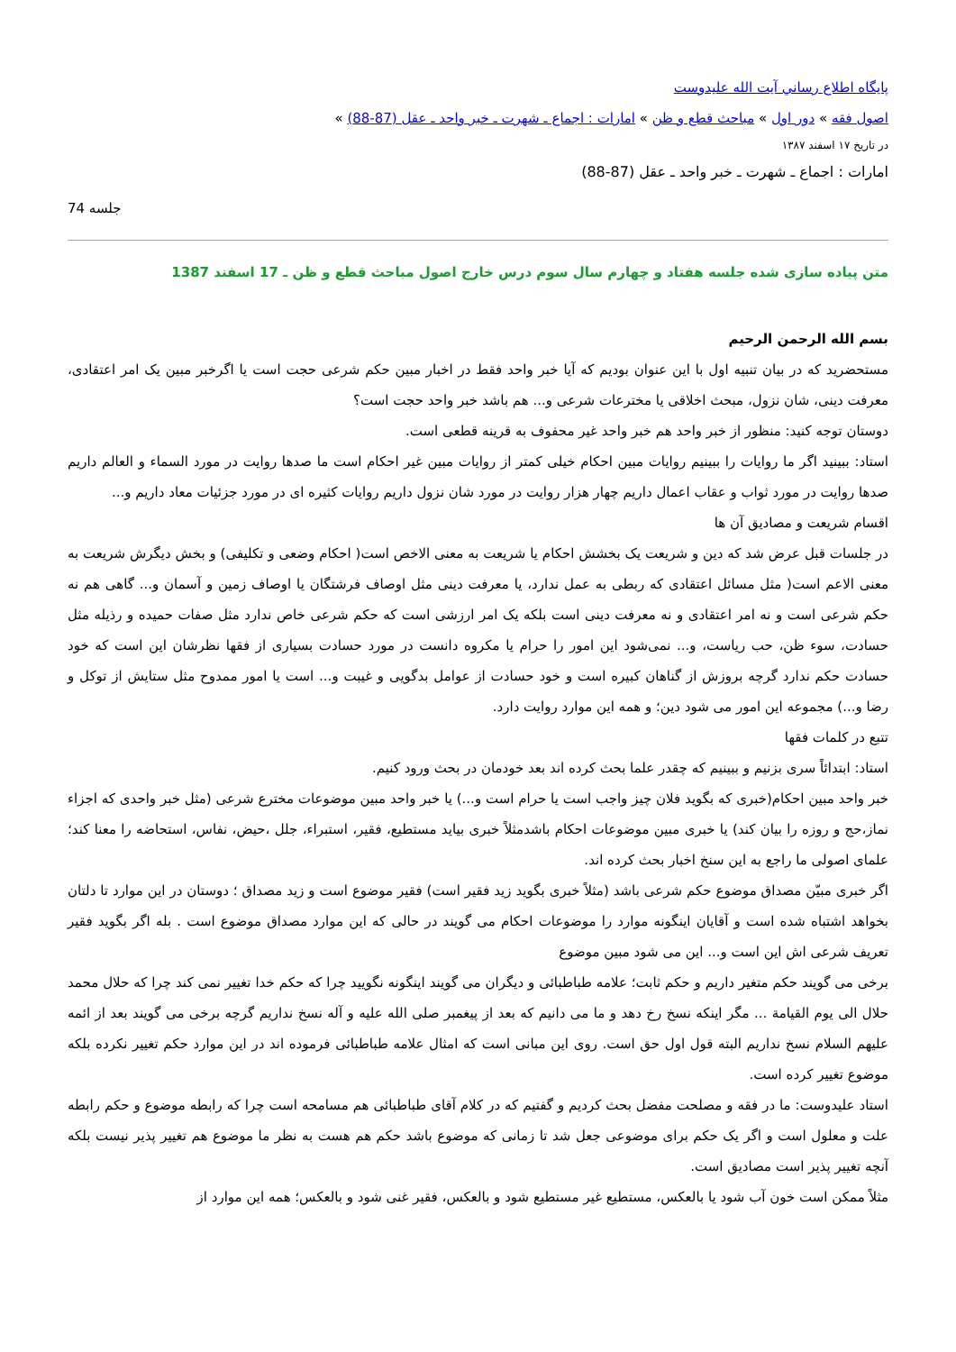پایگاه اطلاع رساني آيت الله عليدوست
اصول فقه » دور اول » مباحث قطع و ظن » امارات : اجماع ـ شهرت ـ خبر واحد ـ عقل (87-88) »
در تاریخ ۱۷ اسفند ۱۳۸۷
امارات : اجماع ـ شهرت ـ خبر واحد ـ عقل (87-88)
جلسه 74
متن پیاده سازی شده جلسه هفتاد و چهارم سال سوم درس خارج اصول مباحث قطع و ظن ـ 17 اسفند 1387
بسم الله الرحمن الرحیم
مستحضرید که در بیان تنبیه اول با این عنوان بودیم که آیا خبر واحد فقط در اخبار مبین حکم شرعی حجت است یا اگرخبر مبین یک امر اعتقادی، معرفت دینی، شان نزول، مبحث اخلاقی یا مخترعات شرعی و... هم باشد خبر واحد حجت است؟
دوستان توجه کنید: منظور از خبر واحد هم خبر واحد غیر محفوف به قرینه قطعی است.
استاد: ببینید اگر ما روایات را ببینیم روایات مبین احکام خیلی کمتر از روایات مبین غیر احکام است ما صدها روایت در مورد السماء و العالم داریم صدها روایت در مورد ثواب و عقاب اعمال داریم چهار هزار روایت در مورد شان نزول داریم روایات کثیره ای در مورد جزئیات معاد داریم و...
اقسام شریعت و مصادیق آن ها
در جلسات قبل عرض شد که دین و شریعت یک بخشش احکام یا شریعت به معنی الاخص است( احکام وضعی و تکلیفی) و بخش دیگرش شریعت به معنی الاعم است( مثل مسائل اعتقادی که ربطی به عمل ندارد، یا معرفت دینی مثل اوصاف فرشتگان یا اوصاف زمین و آسمان و... گاهی هم نه حکم شرعی است و نه امر اعتقادی و نه معرفت دینی است بلکه یک امر ارزشی است که حکم شرعی خاص ندارد مثل صفات حمیده و رذیله مثل حسادت، سوء ظن، حب ریاست، و... نمی‌شود این امور را حرام یا مکروه دانست در مورد حسادت بسیاری از فقها نظرشان این است که خود حسادت حکم ندارد گرچه بروزش از گناهان کبیره است و خود حسادت از عوامل بدگویی و غیبت و... است یا امور ممدوح مثل ستایش از توکل و رضا و...) مجموعه این امور می شود دین؛ و همه این موارد روایت دارد.
تتبع در کلمات فقها
استاد: ابتدائاً سری بزنیم و ببینیم که چقدر علما بحث کرده اند بعد خودمان در بحث ورود کنیم.
خبر واحد مبین احکام(خبری که بگوید فلان چیز واجب است یا حرام است و...) یا خبر واحد مبین موضوعات مخترع شرعی (مثل خبر واحدی که اجزاء نماز،حج و روزه را بیان کند) یا خبری مبین موضوعات احکام باشدمثلاً خبری بیاید مستطیع، فقیر، استبراء، جلل ،حیض، نفاس، استحاضه را معنا کند؛ علمای اصولی ما راجع به این سنخ اخبار بحث کرده اند.
اگر خبری مبیّن مصداق موضوع حکم شرعی باشد (مثلاً خبری بگوید زید فقیر است) فقیر موضوع است و زید مصداق ؛ دوستان در این موارد تا دلتان بخواهد اشتباه شده است و آقایان اینگونه موارد را موضوعات احکام می گویند در حالی که این موارد مصداق موضوع است . بله اگر بگوید فقیر تعریف شرعی اش این است و... این می شود مبین موضوع
برخی می گویند حکم متغیر داریم و حکم ثابت؛ علامه طباطبائی و دیگران می گویند اینگونه نگویید چرا که حکم خدا تغییر نمی کند چرا که حلال محمد حلال الی یوم القیامة ... مگر اینکه نسخ رخ دهد و ما می دانیم که بعد از پیغمبر صلی الله علیه و آله نسخ نداریم گرچه برخی می گویند بعد از ائمه علیهم السلام نسخ نداریم البته قول اول حق است. روی این مبانی است که امثال علامه طباطبائی فرموده اند در این موارد حکم تغییر نکرده بلکه موضوع تغییر کرده است.
استاد علیدوست: ما در فقه و مصلحت مفضل بحث کردیم و گفتیم که در کلام آقای طباطبائی هم مسامحه است چرا که رابطه موضوع و حکم رابطه علت و معلول است و اگر یک حکم برای موضوعی جعل شد تا زمانی که موضوع باشد حکم هم هست به نظر ما موضوع هم تغییر پذیر نیست بلکه آنچه تغییر پذیر است مصادیق است.
مثلاً ممکن است خون آب شود یا بالعکس، مستطیع غیر مستطیع شود و بالعکس، فقیر غنی شود و بالعکس؛ همه این موارد از